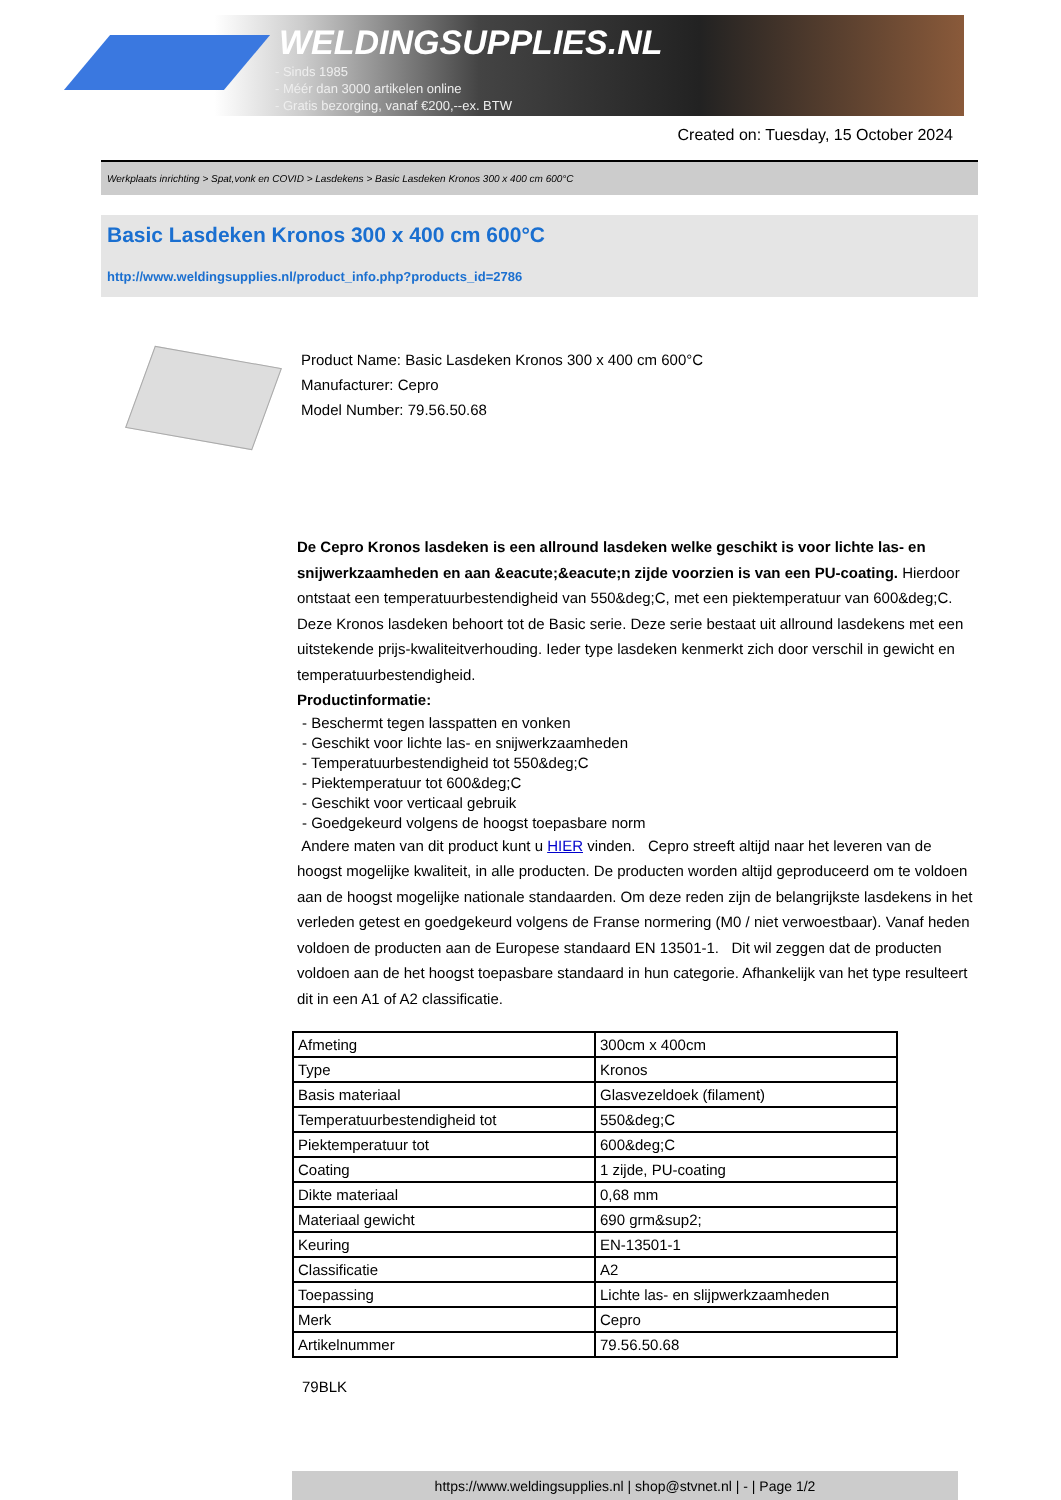WELDINGSUPPLIES.NL
- Sinds 1985
- Méér dan 3000 artikelen online
- Gratis bezorging, vanaf €200,--ex. BTW
Created on: Tuesday, 15 October 2024
Werkplaats inrichting > Spat,vonk en COVID > Lasdekens > Basic Lasdeken Kronos 300 x 400 cm 600°C
Basic Lasdeken Kronos 300 x 400 cm 600°C
http://www.weldingsupplies.nl/product_info.php?products_id=2786
Product Name: Basic Lasdeken Kronos 300 x 400 cm 600°C
Manufacturer: Cepro
Model Number: 79.56.50.68
De Cepro Kronos lasdeken is een allround lasdeken welke geschikt is voor lichte las- en snijwerkzaamheden en aan &eacute;&eacute;n zijde voorzien is van een PU-coating. Hierdoor ontstaat een temperatuurbestendigheid van 550&deg;C, met een piektemperatuur van 600&deg;C. Deze Kronos lasdeken behoort tot de Basic serie. Deze serie bestaat uit allround lasdekens met een uitstekende prijs-kwaliteitverhouding. Ieder type lasdeken kenmerkt zich door verschil in gewicht en temperatuurbestendigheid.
Productinformatie:
- Beschermt tegen lasspatten en vonken
- Geschikt voor lichte las- en snijwerkzaamheden
- Temperatuurbestendigheid tot 550&deg;C
- Piektemperatuur tot 600&deg;C
- Geschikt voor verticaal gebruik
- Goedgekeurd volgens de hoogst toepasbare norm
Andere maten van dit product kunt u HIER vinden. Cepro streeft altijd naar het leveren van de hoogst mogelijke kwaliteit, in alle producten. De producten worden altijd geproduceerd om te voldoen aan de hoogst mogelijke nationale standaarden. Om deze reden zijn de belangrijkste lasdekens in het verleden getest en goedgekeurd volgens de Franse normering (M0 / niet verwoestbaar). Vanaf heden voldoen de producten aan de Europese standaard EN 13501-1. Dit wil zeggen dat de producten voldoen aan de het hoogst toepasbare standaard in hun categorie. Afhankelijk van het type resulteert dit in een A1 of A2 classificatie.
| Afmeting | 300cm x 400cm |
| Type | Kronos |
| Basis materiaal | Glasvezeldoek (filament) |
| Temperatuurbestendigheid tot | 550&deg;C |
| Piektemperatuur tot | 600&deg;C |
| Coating | 1 zijde, PU-coating |
| Dikte materiaal | 0,68 mm |
| Materiaal gewicht | 690 grm&sup2; |
| Keuring | EN-13501-1 |
| Classificatie | A2 |
| Toepassing | Lichte las- en slijpwerkzaamheden |
| Merk | Cepro |
| Artikelnummer | 79.56.50.68 |
79BLK
https://www.weldingsupplies.nl | shop@stvnet.nl | - | Page 1/2